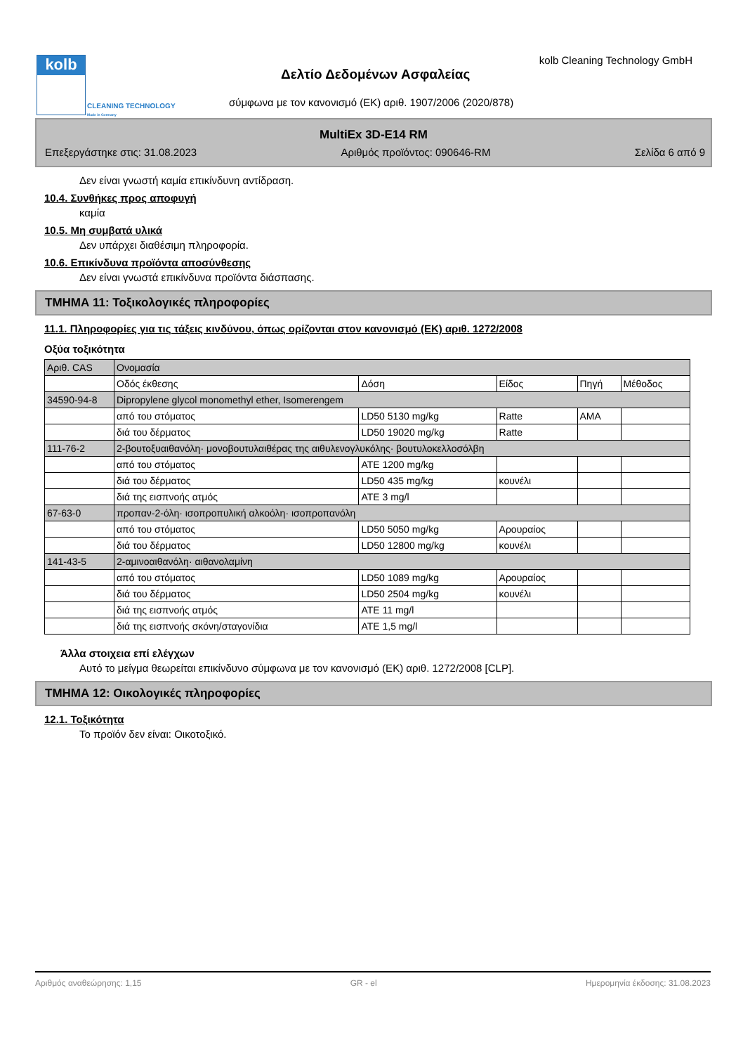kolb
CLEANING TECHNOLOGY
Made in Germany
kolb Cleaning Technology GmbH
Δελτίο Δεδομένων Ασφαλείας
σύμφωνα με τον κανονισμό (ΕΚ) αριθ. 1907/2006 (2020/878)
MultiEx 3D-E14 RM
Επεξεργάστηκε στις: 31.08.2023 Αριθμός προϊόντος: 090646-RM Σελίδα 6 από 9
Δεν είναι γνωστή καμία επικίνδυνη αντίδραση.
10.4. Συνθήκες προς αποφυγή
καμία
10.5. Μη συμβατά υλικά
Δεν υπάρχει διαθέσιμη πληροφορία.
10.6. Επικίνδυνα προϊόντα αποσύνθεσης
Δεν είναι γνωστά επικίνδυνα προϊόντα διάσπασης.
ΤΜΗΜΑ 11: Τοξικολογικές πληροφορίες
11.1. Πληροφορίες για τις τάξεις κινδύνου, όπως ορίζονται στον κανονισμό (ΕΚ) αριθ. 1272/2008
Οξύα τοξικότητα
| Αριθ. CAS | Ονομασία | | | | |
| | Οδός έκθεσης | Δόση | Είδος | Πηγή | Μέθοδος |
| 34590-94-8 | Dipropylene glycol monomethyl ether, Isomerengem | | | | |
| | από του στόματος | LD50 5130 mg/kg | Ratte | AMA | |
| | διά του δέρματος | LD50 19020 mg/kg | Ratte | | |
| 111-76-2 | 2-βουτοξυαιθανόλη· μονοβουτυλαιθέρας της αιθυλενογλυκόλης· βουτυλοκελλοσόλβη | | | | |
| | από του στόματος | ATE 1200 mg/kg | | | |
| | διά του δέρματος | LD50 435 mg/kg | κουνέλι | | |
| | διά της εισπνοής ατμός | ATE 3 mg/l | | | |
| 67-63-0 | προπαν-2-όλη· ισοπροπυλική αλκοόλη· ισοπροπανόλη | | | | |
| | από του στόματος | LD50 5050 mg/kg | Αρουραίος | | |
| | διά του δέρματος | LD50 12800 mg/kg | κουνέλι | | |
| 141-43-5 | 2-αμινοαιθανόλη· αιθανολαμίνη | | | | |
| | από του στόματος | LD50 1089 mg/kg | Αρουραίος | | |
| | διά του δέρματος | LD50 2504 mg/kg | κουνέλι | | |
| | διά της εισπνοής ατμός | ATE 11 mg/l | | | |
| | διά της εισπνοής σκόνη/σταγονίδια | ATE 1,5 mg/l | | | |
Άλλα στοιχεια επί ελέγχων
Αυτό το μείγμα θεωρείται επικίνδυνο σύμφωνα με τον κανονισμό (ΕΚ) αριθ. 1272/2008 [CLP].
ΤΜΗΜΑ 12: Οικολογικές πληροφορίες
12.1. Τοξικότητα
Το προϊόν δεν είναι: Οικοτοξικό.
Αριθμός αναθεώρησης: 1,15 GR - el Ημερομηνία έκδοσης: 31.08.2023